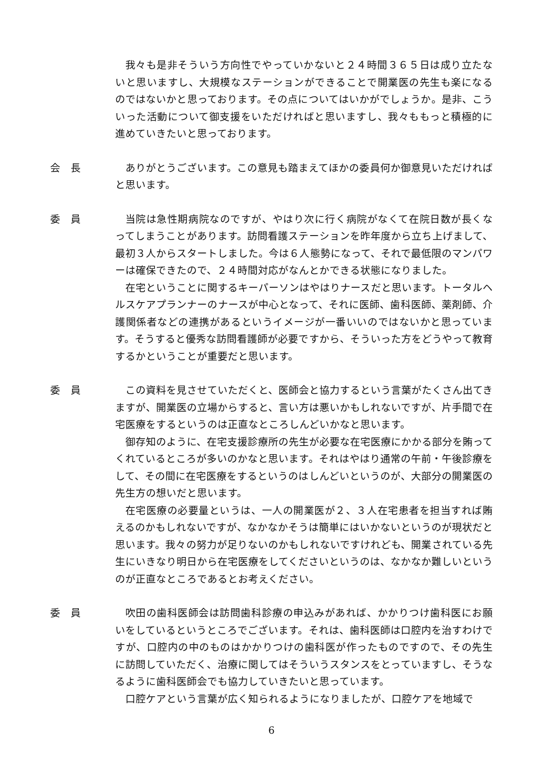我々も是非そういう方向性でやっていかないと２４時間３６５日は成り立たないと思いますし、大規模なステーションができることで開業医の先生も楽になるのではないかと思っております。その点についてはいかがでしょうか。是非、こういった活動について御支援をいただければと思いますし、我々ももっと積極的に進めていきたいと思っております。
会　長 ありがとうございます。この意見も踏まえてほかの委員何か御意見いただければと思います。
委　員 当院は急性期病院なのですが、やはり次に行く病院がなくて在院日数が長くなってしまうことがあります。訪問看護ステーションを昨年度から立ち上げまして、最初３人からスタートしました。今は６人態勢になって、それで最低限のマンパワーは確保できたので、２４時間対応がなんとかできる状態になりました。
在宅ということに関するキーパーソンはやはりナースだと思います。トータルヘルスケアプランナーのナースが中心となって、それに医師、歯科医師、薬剤師、介護関係者などの連携があるというイメージが一番いいのではないかと思っています。そうすると優秀な訪問看護師が必要ですから、そういった方をどうやって教育するかということが重要だと思います。
委　員 この資料を見させていただくと、医師会と協力するという言葉がたくさん出てきますが、開業医の立場からすると、言い方は悪いかもしれないですが、片手間で在宅医療をするというのは正直なところしんどいかなと思います。
御存知のように、在宅支援診療所の先生が必要な在宅医療にかかる部分を賄ってくれているところが多いのかなと思います。それはやはり通常の午前・午後診療をして、その間に在宅医療をするというのはしんどいというのが、大部分の開業医の先生方の想いだと思います。
在宅医療の必要量というは、一人の開業医が２、３人在宅患者を担当すれば賄えるのかもしれないですが、なかなかそうは簡単にはいかないというのが現状だと思います。我々の努力が足りないのかもしれないですけれども、開業されている先生にいきなり明日から在宅医療をしてくださいというのは、なかなか難しいというのが正直なところであるとお考えください。
委　員 吹田の歯科医師会は訪問歯科診療の申込みがあれば、かかりつけ歯科医にお願いをしているというところでございます。それは、歯科医師は口腔内を治すわけですが、口腔内の中のものはかかりつけの歯科医が作ったものですので、その先生に訪問していただく、治療に関してはそういうスタンスをとっていますし、そうなるように歯科医師会でも協力していきたいと思っています。
口腔ケアという言葉が広く知られるようになりましたが、口腔ケアを地域で
6